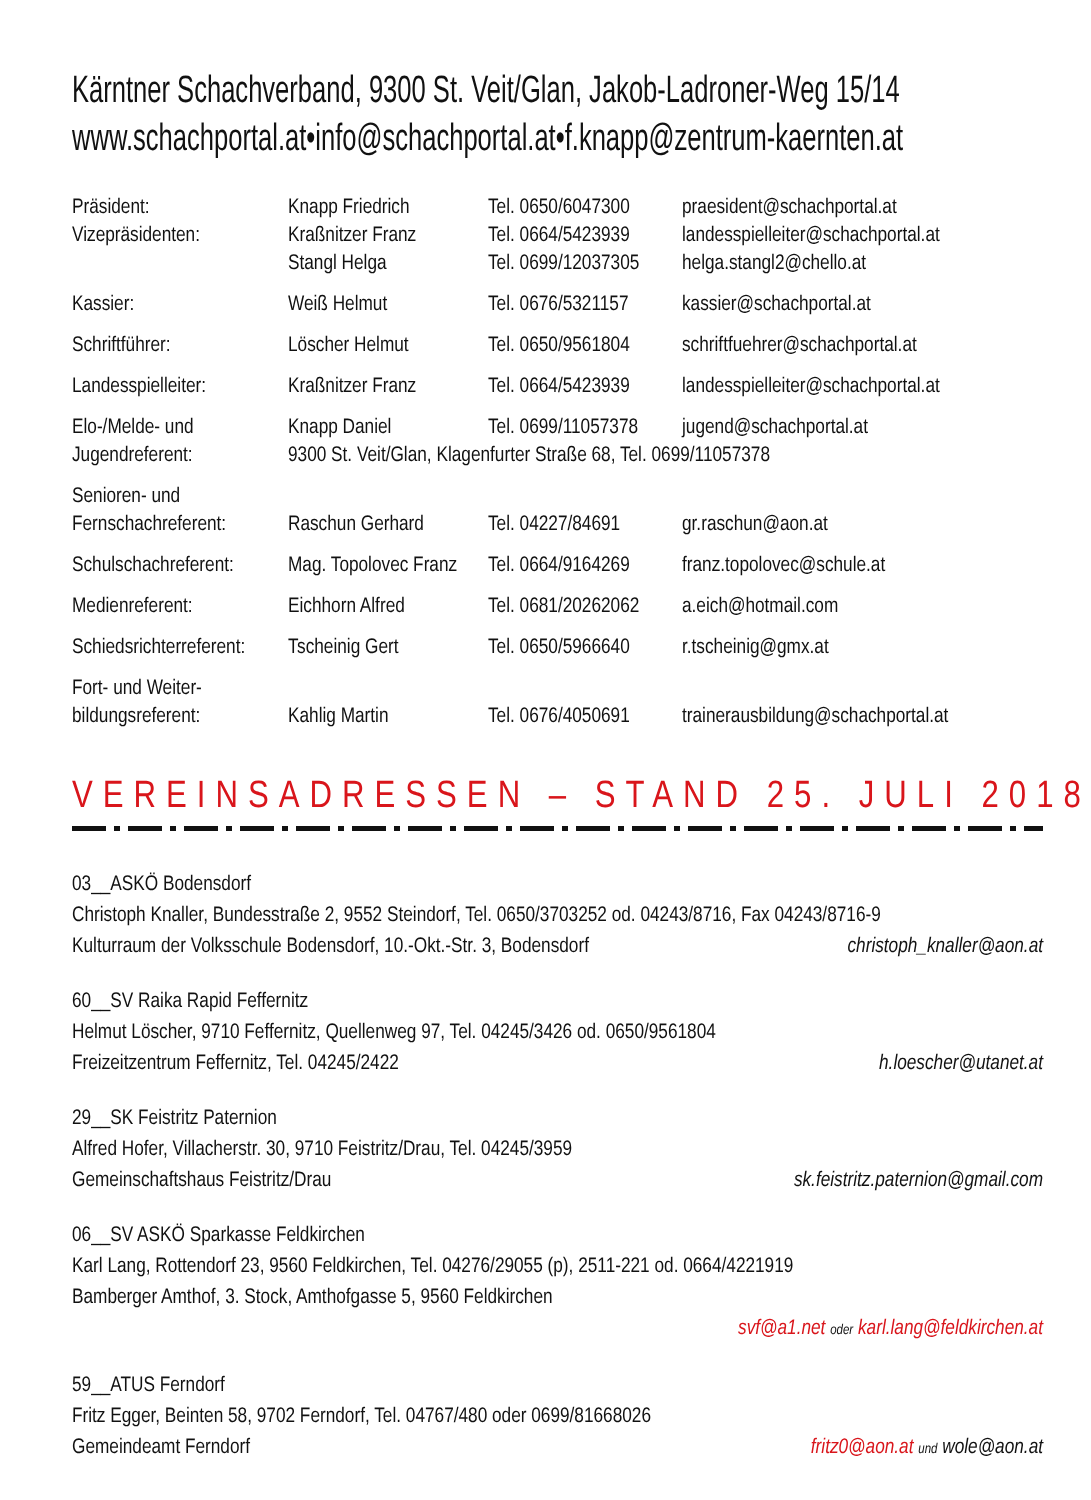Kärntner Schachverband, 9300 St. Veit/Glan, Jakob-Ladroner-Weg 15/14
www.schachportal.at•info@schachportal.at•f.knapp@zentrum-kaernten.at
| Präsident: | Knapp Friedrich | Tel. 0650/6047300 | praesident@schachportal.at |
| Vizepräsidenten: | Kraßnitzer Franz | Tel. 0664/5423939 | landesspielleiter@schachportal.at |
| | Stangl Helga | Tel. 0699/12037305 | helga.stangl2@chello.at |
| Kassier: | Weiß Helmut | Tel. 0676/5321157 | kassier@schachportal.at |
| Schriftführer: | Löscher Helmut | Tel. 0650/9561804 | schriftfuehrer@schachportal.at |
| Landesspielleiter: | Kraßnitzer Franz | Tel. 0664/5423939 | landesspielleiter@schachportal.at |
| Elo-/Melde- und | Knapp Daniel | Tel. 0699/11057378 | jugend@schachportal.at |
| Jugendreferent: | 9300 St. Veit/Glan, Klagenfurter Straße 68, Tel. 0699/11057378 | | |
| Senioren- und Fernschachreferent: | Raschun Gerhard | Tel. 04227/84691 | gr.raschun@aon.at |
| Schulschachreferent: | Mag. Topolovec Franz | Tel. 0664/9164269 | franz.topolovec@schule.at |
| Medienreferent: | Eichhorn Alfred | Tel. 0681/20262062 | a.eich@hotmail.com |
| Schiedsrichterreferent: | Tscheinig Gert | Tel. 0650/5966640 | r.tscheinig@gmx.at |
| Fort- und Weiter- bildungsreferent: | Kahlig Martin | Tel. 0676/4050691 | trainerausbildung@schachportal.at |
VEREINSADRESSEN – STAND 25. JULI 2018
03__ASKÖ Bodensdorf
Christoph Knaller, Bundesstraße 2, 9552 Steindorf, Tel. 0650/3703252 od. 04243/8716, Fax 04243/8716-9
Kulturraum der Volksschule Bodensdorf, 10.-Okt.-Str. 3, Bodensdorf christoph_knaller@aon.at
60__SV Raika Rapid Feffernitz
Helmut Löscher, 9710 Feffernitz, Quellenweg 97, Tel. 04245/3426 od. 0650/9561804
Freizeitzentrum Feffernitz, Tel. 04245/2422 h.loescher@utanet.at
29__SK Feistritz Paternion
Alfred Hofer, Villacherstr. 30, 9710 Feistritz/Drau, Tel. 04245/3959
Gemeinschaftshaus Feistritz/Drau sk.feistritz.paternion@gmail.com
06__SV ASKÖ Sparkasse Feldkirchen
Karl Lang, Rottendorf 23, 9560 Feldkirchen, Tel. 04276/29055 (p), 2511-221 od. 0664/4221919
Bamberger Amthof, 3. Stock, Amthofgasse 5, 9560 Feldkirchen
svf@a1.net oder karl.lang@feldkirchen.at
59__ATUS Ferndorf
Fritz Egger, Beinten 58, 9702 Ferndorf, Tel. 04767/480 oder 0699/81668026
Gemeindeamt Ferndorf fritz0@aon.at und wole@aon.at